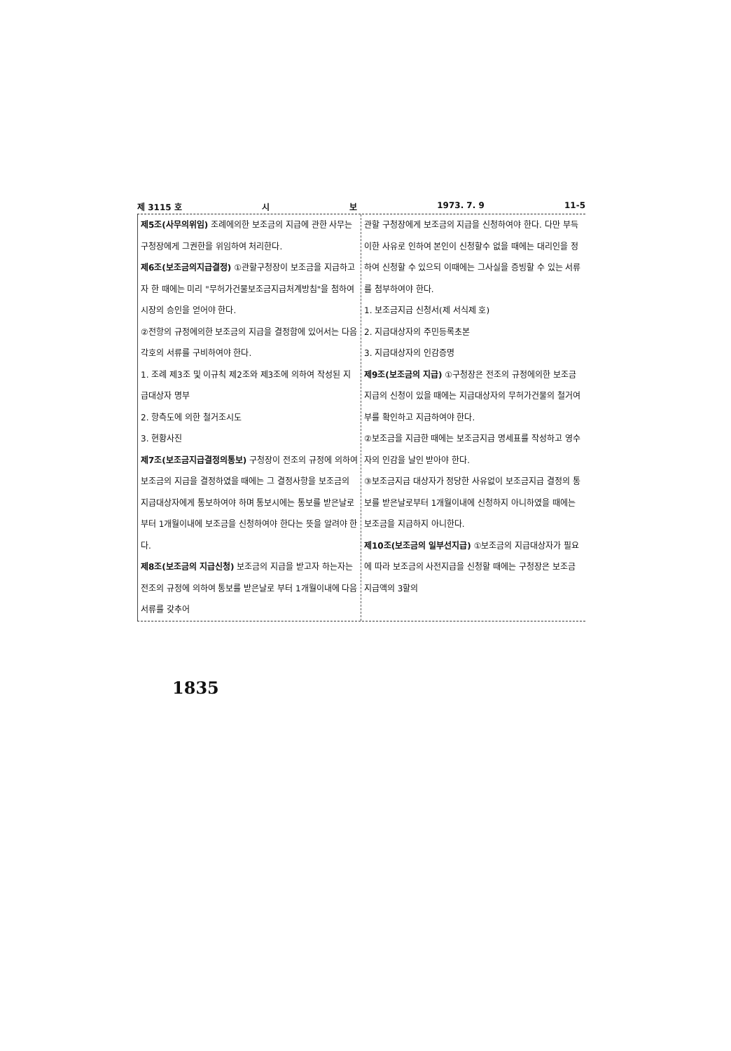제 3115 호 시 보 1973. 7. 9 11-5
제5조(사무의위임) 조례에의한 보조금의 지급에 관한 사무는 구청장에게 그권한을 위임하여 처리한다.
제6조(보조금의지급결정) ①관할구청장이 보조금을 지급하고자 한 때에는 미리 "무허가건물보조금지급처계방침"을 첨하여 시장의 승인을 얻어야 한다.
②전항의 규정에의한 보조금의 지급을 결정함에 있어서는 다음 각호의 서류를 구비하여야 한다.
1. 조례 제3조 및 이규칙 제2조와 제3조에 의하여 작성된 지급대상자 명부
2. 항측도에 의한 철거조시도
3. 현황사진
제7조(보조금지급결정의통보) 구청장이 전조의 규정에 의하여 보조금의 지급을 결정하였을 때에는 그 결정사항을 보조금의 지급대상자에게 통보하여야 하며 통보시에는 통보를 받은날로부터 1개월이내에 보조금을 신청하여야 한다는 뜻을 알려야 한다.
제8조(보조금의 지급신청) 보조금의 지급을 받고자 하는자는 전조의 규정에 의하여 통보를 받은날로 부터 1개월이내에 다음 서류를 갖추어
관할 구청장에게 보조금의 지급을 신청하여야 한다. 다만 부득이한 사유로 인하여 본인이 신청할수 없을 때에는 대리인을 정하여 신청할 수 있으되 이때에는 그사실을 증빙할 수 있는 서류를 첨부하여야 한다.
1. 보조금지급 신청서(제 서식제 호)
2. 지급대상자의 주민등록초본
3. 지급대상자의 인감증명
제9조(보조금의 지급) ①구청장은 전조의 규정에의한 보조금지급의 신청이 있을 때에는 지급대상자의 무허가건물의 철거여부를 확인하고 지급하여야 한다.
②보조금을 지급한 때에는 보조금지급 명세표를 작성하고 영수자의 인감을 날인 받아야 한다.
③보조금지급 대상자가 정당한 사유없이 보조금지급 결정의 통보를 받은날로부터 1개월이내에 신청하지 아니하였을 때에는 보조금을 지급하지 아니한다.
제10조(보조금의 일부선지급) ①보조금의 지급대상자가 필요에 따라 보조금의 사전지급을 신청할 때에는 구청장은 보조금 지급액의 3할의
1835